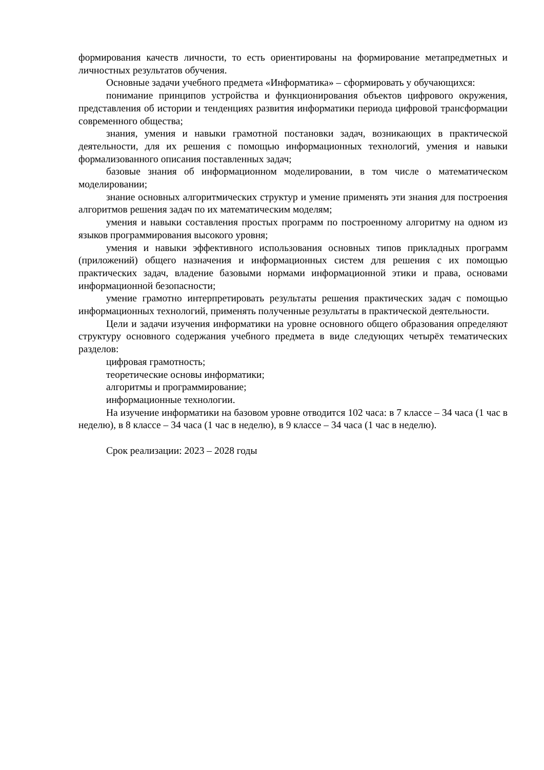формирования качеств личности, то есть ориентированы на формирование метапредметных и личностных результатов обучения.
Основные задачи учебного предмета «Информатика» – сформировать у обучающихся:
понимание принципов устройства и функционирования объектов цифрового окружения, представления об истории и тенденциях развития информатики периода цифровой трансформации современного общества;
знания, умения и навыки грамотной постановки задач, возникающих в практической деятельности, для их решения с помощью информационных технологий, умения и навыки формализованного описания поставленных задач;
базовые знания об информационном моделировании, в том числе о математическом моделировании;
знание основных алгоритмических структур и умение применять эти знания для построения алгоритмов решения задач по их математическим моделям;
умения и навыки составления простых программ по построенному алгоритму на одном из языков программирования высокого уровня;
умения и навыки эффективного использования основных типов прикладных программ (приложений) общего назначения и информационных систем для решения с их помощью практических задач, владение базовыми нормами информационной этики и права, основами информационной безопасности;
умение грамотно интерпретировать результаты решения практических задач с помощью информационных технологий, применять полученные результаты в практической деятельности.
Цели и задачи изучения информатики на уровне основного общего образования определяют структуру основного содержания учебного предмета в виде следующих четырёх тематических разделов:
цифровая грамотность;
теоретические основы информатики;
алгоритмы и программирование;
информационные технологии.
На изучение информатики на базовом уровне отводится 102 часа: в 7 классе – 34 часа (1 час в неделю), в 8 классе – 34 часа (1 час в неделю), в 9 классе – 34 часа (1 час в неделю).
Срок реализации: 2023 – 2028 годы